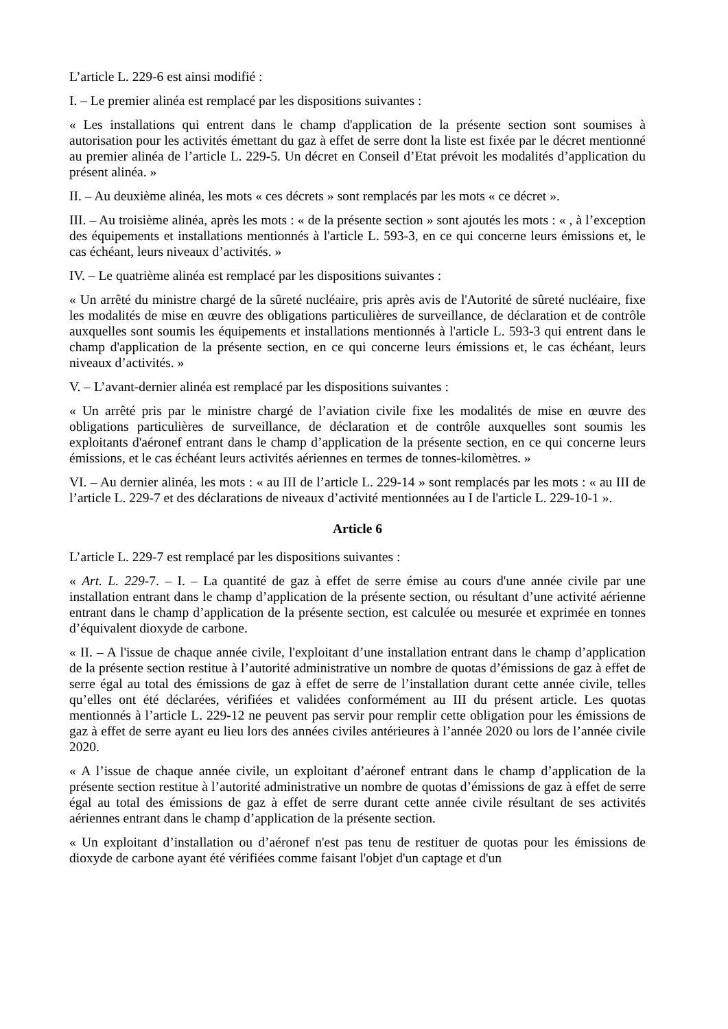L’article L. 229-6 est ainsi modifié :
I. – Le premier alinéa est remplacé par les dispositions suivantes :
« Les installations qui entrent dans le champ d'application de la présente section sont soumises à autorisation pour les activités émettant du gaz à effet de serre dont la liste est fixée par le décret mentionné au premier alinéa de l’article L. 229-5. Un décret en Conseil d’Etat prévoit les modalités d’application du présent alinéa. »
II. – Au deuxième alinéa, les mots « ces décrets » sont remplacés par les mots « ce décret ».
III. – Au troisième alinéa, après les mots : « de la présente section » sont ajoutés les mots : « , à l’exception des équipements et installations mentionnés à l'article L. 593-3, en ce qui concerne leurs émissions et, le cas échéant, leurs niveaux d’activités. »
IV. – Le quatrième alinéa est remplacé par les dispositions suivantes :
« Un arrêté du ministre chargé de la sûreté nucléaire, pris après avis de l'Autorité de sûreté nucléaire, fixe les modalités de mise en œuvre des obligations particulières de surveillance, de déclaration et de contrôle auxquelles sont soumis les équipements et installations mentionnés à l'article L. 593-3 qui entrent dans le champ d'application de la présente section, en ce qui concerne leurs émissions et, le cas échéant, leurs niveaux d’activités. »
V. – L’avant-dernier alinéa est remplacé par les dispositions suivantes :
« Un arrêté pris par le ministre chargé de l’aviation civile fixe les modalités de mise en œuvre des obligations particulières de surveillance, de déclaration et de contrôle auxquelles sont soumis les exploitants d'aéronef entrant dans le champ d’application de la présente section, en ce qui concerne leurs émissions, et le cas échéant leurs activités aériennes en termes de tonnes-kilomètres. »
VI. – Au dernier alinéa, les mots : « au III de l’article L. 229-14 » sont remplacés par les mots : « au III de l’article L. 229-7 et des déclarations de niveaux d’activité mentionnées au I de l'article L. 229-10-1 ».
Article 6
L’article L. 229-7 est remplacé par les dispositions suivantes :
« Art. L. 229-7. – I. – La quantité de gaz à effet de serre émise au cours d'une année civile par une installation entrant dans le champ d’application de la présente section, ou résultant d’une activité aérienne entrant dans le champ d’application de la présente section, est calculée ou mesurée et exprimée en tonnes d’équivalent dioxyde de carbone.
« II. – A l'issue de chaque année civile, l'exploitant d’une installation entrant dans le champ d’application de la présente section restitue à l’autorité administrative un nombre de quotas d’émissions de gaz à effet de serre égal au total des émissions de gaz à effet de serre de l’installation durant cette année civile, telles qu’elles ont été déclarées, vérifiées et validées conformément au III du présent article. Les quotas mentionnés à l’article L. 229-12 ne peuvent pas servir pour remplir cette obligation pour les émissions de gaz à effet de serre ayant eu lieu lors des années civiles antérieures à l’année 2020 ou lors de l’année civile 2020.
« A l’issue de chaque année civile, un exploitant d’aéronef entrant dans le champ d’application de la présente section restitue à l’autorité administrative un nombre de quotas d’émissions de gaz à effet de serre égal au total des émissions de gaz à effet de serre durant cette année civile résultant de ses activités aériennes entrant dans le champ d’application de la présente section.
« Un exploitant d’installation ou d’aéronef n'est pas tenu de restituer de quotas pour les émissions de dioxyde de carbone ayant été vérifiées comme faisant l'objet d'un captage et d'un